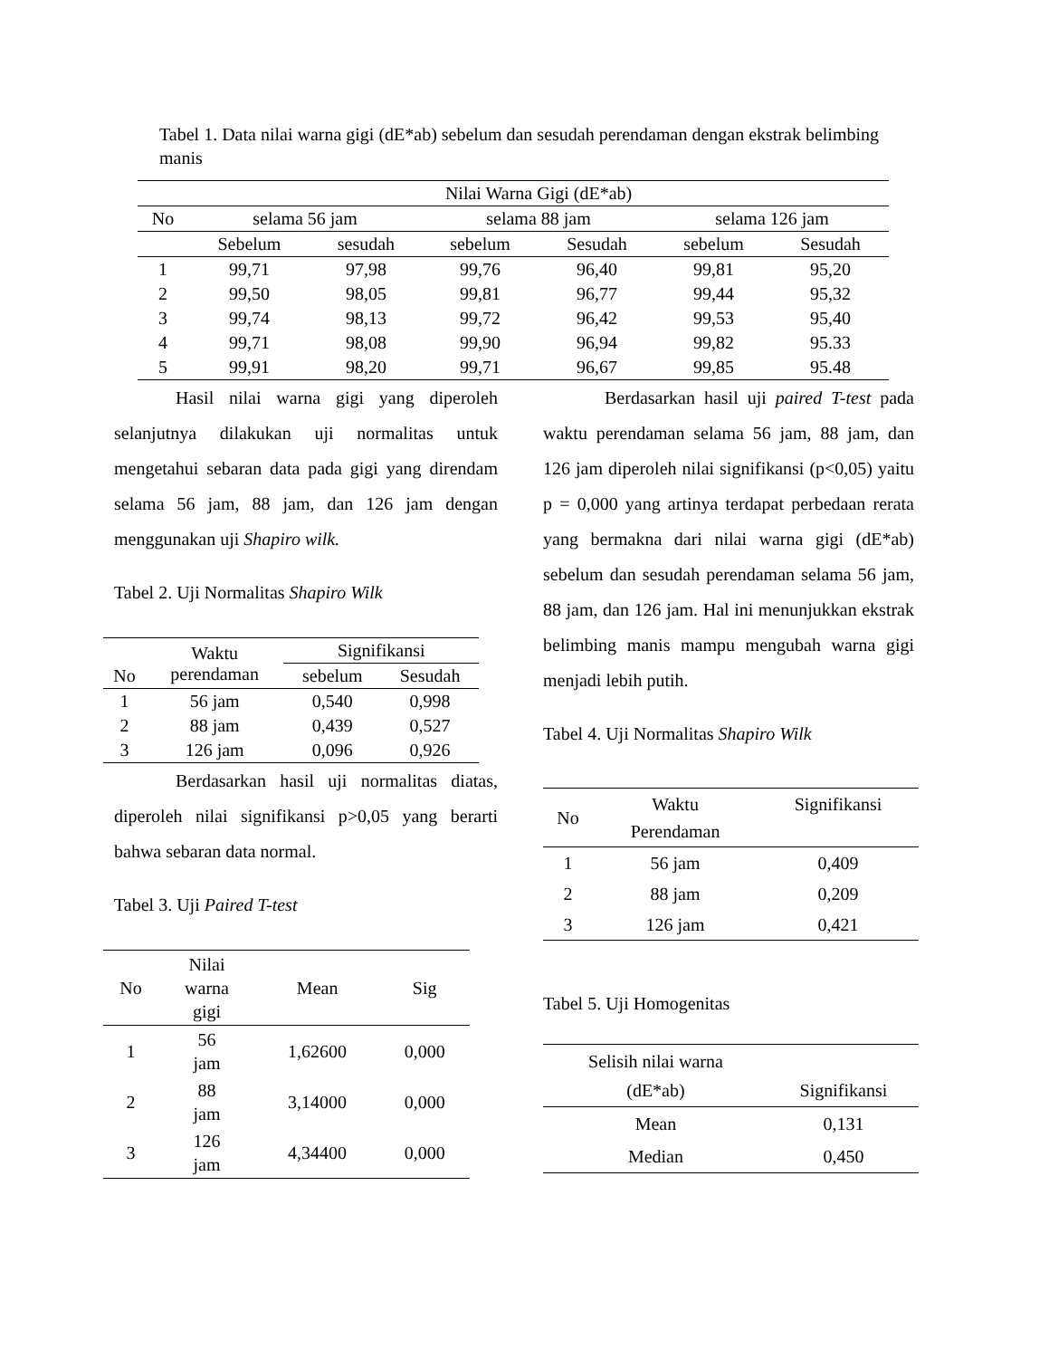Tabel 1. Data nilai warna gigi (dE*ab) sebelum dan sesudah perendaman dengan ekstrak belimbing manis
| | Nilai Warna Gigi (dE*ab) | | | | | |
| --- | --- | --- | --- | --- | --- | --- |
| No | selama 56 jam | | selama 88 jam | | selama 126 jam | |
| | Sebelum | sesudah | sebelum | Sesudah | sebelum | Sesudah |
| 1 | 99,71 | 97,98 | 99,76 | 96,40 | 99,81 | 95,20 |
| 2 | 99,50 | 98,05 | 99,81 | 96,77 | 99,44 | 95,32 |
| 3 | 99,74 | 98,13 | 99,72 | 96,42 | 99,53 | 95,40 |
| 4 | 99,71 | 98,08 | 99,90 | 96,94 | 99,82 | 95.33 |
| 5 | 99,91 | 98,20 | 99,71 | 96,67 | 99,85 | 95.48 |
Hasil nilai warna gigi yang diperoleh selanjutnya dilakukan uji normalitas untuk mengetahui sebaran data pada gigi yang direndam selama 56 jam, 88 jam, dan 126 jam dengan menggunakan uji Shapiro wilk.
Tabel 2. Uji Normalitas Shapiro Wilk
| No | Waktu perendaman | Signifikansi | |
| --- | --- | --- | --- |
| | | sebelum | Sesudah |
| 1 | 56 jam | 0,540 | 0,998 |
| 2 | 88 jam | 0,439 | 0,527 |
| 3 | 126 jam | 0,096 | 0,926 |
Berdasarkan hasil uji normalitas diatas, diperoleh nilai signifikansi p>0,05 yang berarti bahwa sebaran data normal.
Tabel 3. Uji Paired T-test
| No | Nilai warna gigi | Mean | Sig |
| --- | --- | --- | --- |
| 1 | 56 jam | 1,62600 | 0,000 |
| 2 | 88 jam | 3,14000 | 0,000 |
| 3 | 126 jam | 4,34400 | 0,000 |
Berdasarkan hasil uji paired T-test pada waktu perendaman selama 56 jam, 88 jam, dan 126 jam diperoleh nilai signifikansi (p<0,05) yaitu p = 0,000 yang artinya terdapat perbedaan rerata yang bermakna dari nilai warna gigi (dE*ab) sebelum dan sesudah perendaman selama 56 jam, 88 jam, dan 126 jam. Hal ini menunjukkan ekstrak belimbing manis mampu mengubah warna gigi menjadi lebih putih.
Tabel 4. Uji Normalitas Shapiro Wilk
| No | Waktu Perendaman | Signifikansi |
| --- | --- | --- |
| 1 | 56 jam | 0,409 |
| 2 | 88 jam | 0,209 |
| 3 | 126 jam | 0,421 |
Tabel 5. Uji Homogenitas
| Selisih nilai warna (dE*ab) | Signifikansi |
| --- | --- |
| Mean | 0,131 |
| Median | 0,450 |